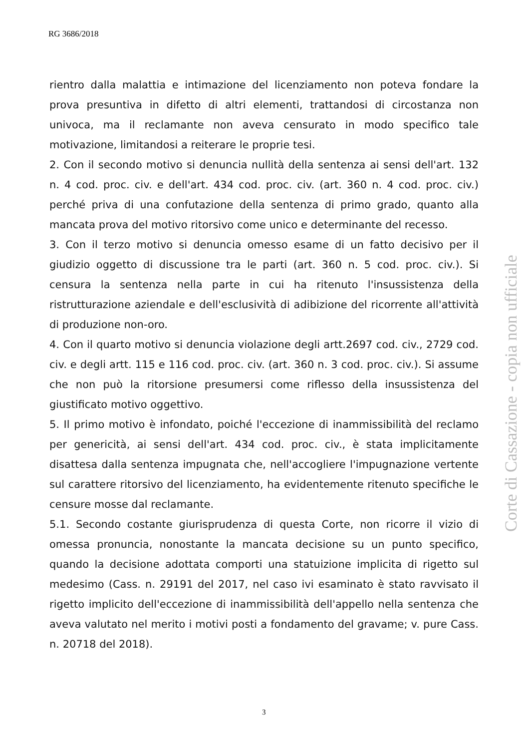RG 3686/2018
rientro dalla malattia e intimazione del licenziamento non poteva fondare la prova presuntiva in difetto di altri elementi, trattandosi di circostanza non univoca, ma il reclamante non aveva censurato in modo specifico tale motivazione, limitandosi a reiterare le proprie tesi.
2. Con il secondo motivo si denuncia nullità della sentenza ai sensi dell'art. 132 n. 4 cod. proc. civ. e dell'art. 434 cod. proc. civ. (art. 360 n. 4 cod. proc. civ.) perché priva di una confutazione della sentenza di primo grado, quanto alla mancata prova del motivo ritorsivo come unico e determinante del recesso.
3. Con il terzo motivo si denuncia omesso esame di un fatto decisivo per il giudizio oggetto di discussione tra le parti (art. 360 n. 5 cod. proc. civ.). Si censura la sentenza nella parte in cui ha ritenuto l'insussistenza della ristrutturazione aziendale e dell'esclusività di adibizione del ricorrente all'attività di produzione non-oro.
4. Con il quarto motivo si denuncia violazione degli artt.2697 cod. civ., 2729 cod. civ. e degli artt. 115 e 116 cod. proc. civ. (art. 360 n. 3 cod. proc. civ.). Si assume che non può la ritorsione presumersi come riflesso della insussistenza del giustificato motivo oggettivo.
5. Il primo motivo è infondato, poiché l'eccezione di inammissibilità del reclamo per genericità, ai sensi dell'art. 434 cod. proc. civ., è stata implicitamente disattesa dalla sentenza impugnata che, nell'accogliere l'impugnazione vertente sul carattere ritorsivo del licenziamento, ha evidentemente ritenuto specifiche le censure mosse dal reclamante.
5.1. Secondo costante giurisprudenza di questa Corte, non ricorre il vizio di omessa pronuncia, nonostante la mancata decisione su un punto specifico, quando la decisione adottata comporti una statuizione implicita di rigetto sul medesimo (Cass. n. 29191 del 2017, nel caso ivi esaminato è stato ravvisato il rigetto implicito dell'eccezione di inammissibilità dell'appello nella sentenza che aveva valutato nel merito i motivi posti a fondamento del gravame; v. pure Cass. n. 20718 del 2018).
Corte di Cassazione - copia non ufficiale
3